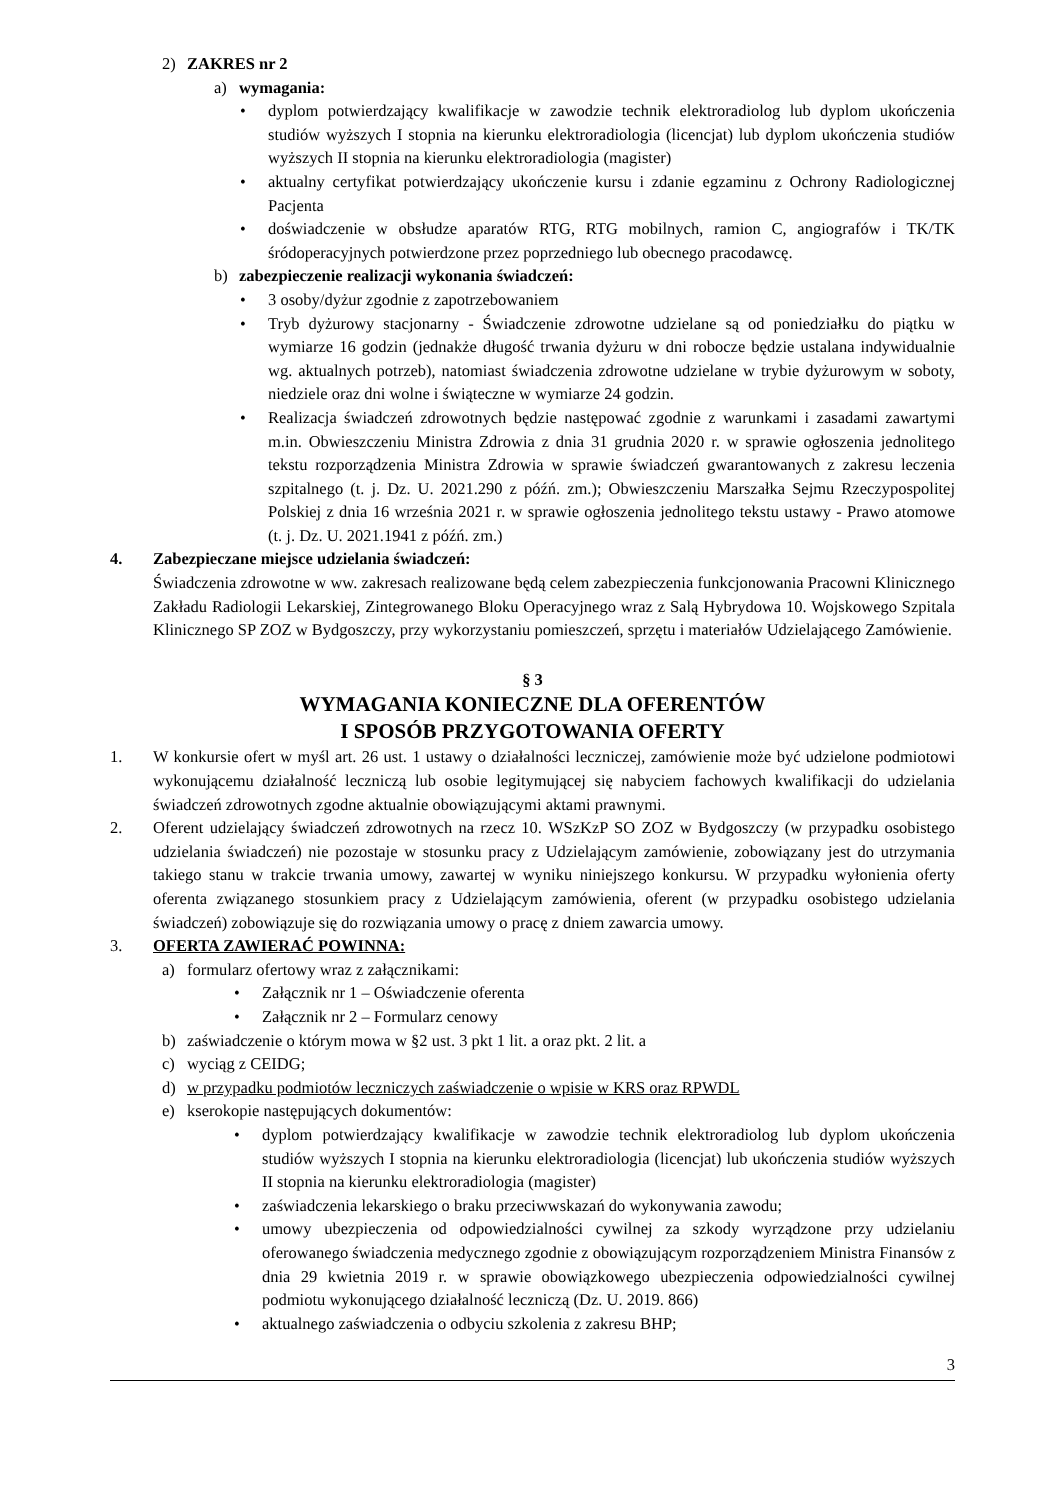2) ZAKRES nr 2
a) wymagania:
• dyplom potwierdzający kwalifikacje w zawodzie technik elektroradiolog lub dyplom ukończenia studiów wyższych I stopnia na kierunku elektroradiologia (licencjat) lub dyplom ukończenia studiów wyższych II stopnia na kierunku elektroradiologia (magister)
• aktualny certyfikat potwierdzający ukończenie kursu i zdanie egzaminu z Ochrony Radiologicznej Pacjenta
• doświadczenie w obsłudze aparatów RTG, RTG mobilnych, ramion C, angiografów i TK/TK śródoperacyjnych potwierdzone przez poprzedniego lub obecnego pracodawcę.
b) zabezpieczenie realizacji wykonania świadczeń:
• 3 osoby/dyżur zgodnie z zapotrzebowaniem
• Tryb dyżurowy stacjonarny - Świadczenie zdrowotne udzielane są od poniedziałku do piątku w wymiarze 16 godzin (jednakże długość trwania dyżuru w dni robocze będzie ustalana indywidualnie wg. aktualnych potrzeb), natomiast świadczenia zdrowotne udzielane w trybie dyżurowym w soboty, niedziele oraz dni wolne i świąteczne w wymiarze 24 godzin.
• Realizacja świadczeń zdrowotnych będzie następować zgodnie z warunkami i zasadami zawartymi m.in. Obwieszczeniu Ministra Zdrowia z dnia 31 grudnia 2020 r. w sprawie ogłoszenia jednolitego tekstu rozporządzenia Ministra Zdrowia w sprawie świadczeń gwarantowanych z zakresu leczenia szpitalnego (t. j. Dz. U. 2021.290 z późń. zm.); Obwieszczeniu Marszałka Sejmu Rzeczypospolitej Polskiej z dnia 16 września 2021 r. w sprawie ogłoszenia jednolitego tekstu ustawy - Prawo atomowe (t. j. Dz. U. 2021.1941 z późń. zm.)
4. Zabezpieczane miejsce udzielania świadczeń:
Świadczenia zdrowotne w ww. zakresach realizowane będą celem zabezpieczenia funkcjonowania Pracowni Klinicznego Zakładu Radiologii Lekarskiej, Zintegrowanego Bloku Operacyjnego wraz z Salą Hybrydowa 10. Wojskowego Szpitala Klinicznego SP ZOZ w Bydgoszczy, przy wykorzystaniu pomieszczeń, sprzętu i materiałów Udzielającego Zamówienie.
§ 3
WYMAGANIA KONIECZNE DLA OFERENTÓW
I SPOSÓB PRZYGOTOWANIA OFERTY
1. W konkursie ofert w myśl art. 26 ust. 1 ustawy o działalności leczniczej, zamówienie może być udzielone podmiotowi wykonującemu działalność leczniczą lub osobie legitymującej się nabyciem fachowych kwalifikacji do udzielania świadczeń zdrowotnych zgodne aktualnie obowiązującymi aktami prawnymi.
2. Oferent udzielający świadczeń zdrowotnych na rzecz 10. WSzKzP SO ZOZ w Bydgoszczy (w przypadku osobistego udzielania świadczeń) nie pozostaje w stosunku pracy z Udzielającym zamówienie, zobowiązany jest do utrzymania takiego stanu w trakcie trwania umowy, zawartej w wyniku niniejszego konkursu. W przypadku wyłonienia oferty oferenta związanego stosunkiem pracy z Udzielającym zamówienia, oferent (w przypadku osobistego udzielania świadczeń) zobowiązuje się do rozwiązania umowy o pracę z dniem zawarcia umowy.
3. OFERTA ZAWIERAĆ POWINNA:
a) formularz ofertowy wraz z załącznikami:
• Załącznik nr 1 – Oświadczenie oferenta
• Załącznik nr 2 – Formularz cenowy
b) zaświadczenie o którym mowa w §2 ust. 3 pkt 1 lit. a oraz pkt. 2 lit. a
c) wyciąg z CEIDG;
d) w przypadku podmiotów leczniczych zaświadczenie o wpisie w KRS oraz RPWDL
e) kserokopie następujących dokumentów:
• dyplom potwierdzający kwalifikacje w zawodzie technik elektroradiolog lub dyplom ukończenia studiów wyższych I stopnia na kierunku elektroradiologia (licencjat) lub ukończenia studiów wyższych II stopnia na kierunku elektroradiologia (magister)
• zaświadczenia lekarskiego o braku przeciwwskazań do wykonywania zawodu;
• umowy ubezpieczenia od odpowiedzialności cywilnej za szkody wyrządzone przy udzielaniu oferowanego świadczenia medycznego zgodnie z obowiązującym rozporządzeniem Ministra Finansów z dnia 29 kwietnia 2019 r. w sprawie obowiązkowego ubezpieczenia odpowiedzialności cywilnej podmiotu wykonującego działalność leczniczą (Dz. U. 2019. 866)
• aktualnego zaświadczenia o odbyciu szkolenia z zakresu BHP;
3